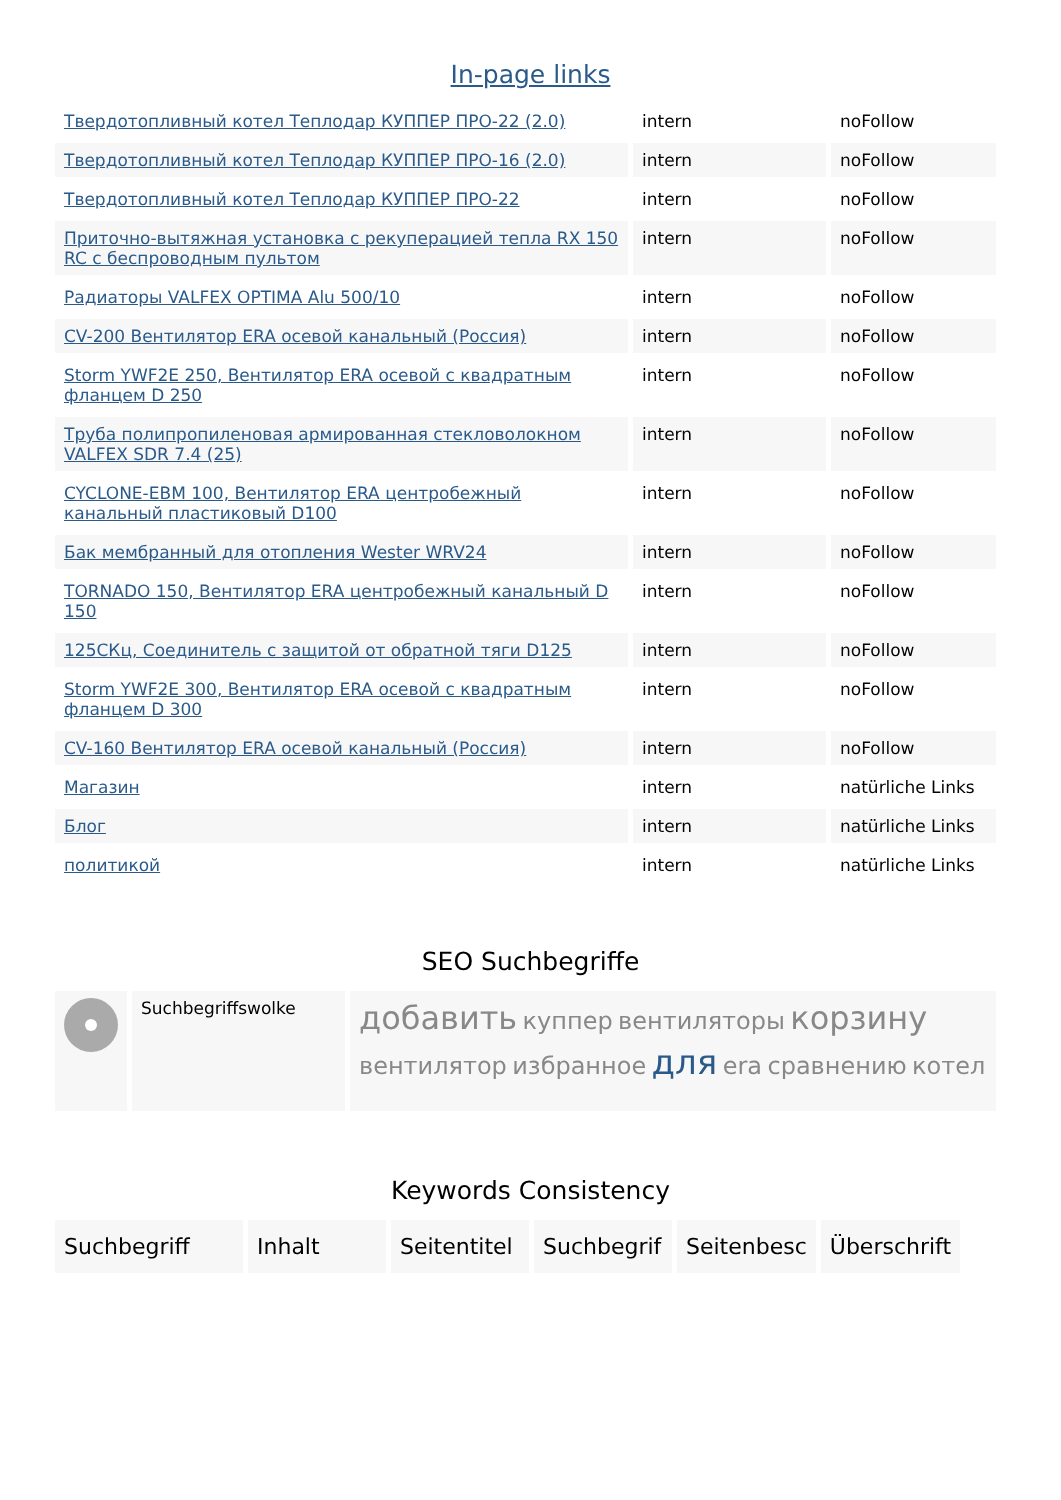In-page links
| Твердотопливный котел Теплодар КУППЕР ПРО-22 (2.0) | intern | noFollow |
| Твердотопливный котел Теплодар КУППЕР ПРО-16 (2.0) | intern | noFollow |
| Твердотопливный котел Теплодар КУППЕР ПРО-22 | intern | noFollow |
| Приточно-вытяжная установка с рекуперацией тепла RX 150 RC с беспроводным пультом | intern | noFollow |
| Радиаторы VALFEX OPTIMA Alu 500/10 | intern | noFollow |
| CV-200 Вентилятор ERA осевой канальный (Россия) | intern | noFollow |
| Storm YWF2E 250, Вентилятор ERA осевой с квадратным фланцем D 250 | intern | noFollow |
| Труба полипропиленовая армированная стекловолокном VALFEX SDR 7.4 (25) | intern | noFollow |
| CYCLONE-EBM 100, Вентилятор ERA центробежный канальный пластиковый D100 | intern | noFollow |
| Бак мембранный для отопления Wester WRV24 | intern | noFollow |
| TORNADO 150, Вентилятор ERA центробежный канальный D 150 | intern | noFollow |
| 125СКц, Соединитель с защитой от обратной тяги D125 | intern | noFollow |
| Storm YWF2E 300, Вентилятор ERA осевой с квадратным фланцем D 300 | intern | noFollow |
| CV-160 Вентилятор ERA осевой канальный (Россия) | intern | noFollow |
| Магазин | intern | natürliche Links |
| Блог | intern | natürliche Links |
| политикой | intern | natürliche Links |
SEO Suchbegriffe
| | Suchbegriffswolke | добавить куппер вентиляторы корзину вентилятор избранное для era сравнению котел |
Keywords Consistency
| Suchbegriff | Inhalt | Seitentitel | Suchbegrif | Seitenbesc | Überschrift |